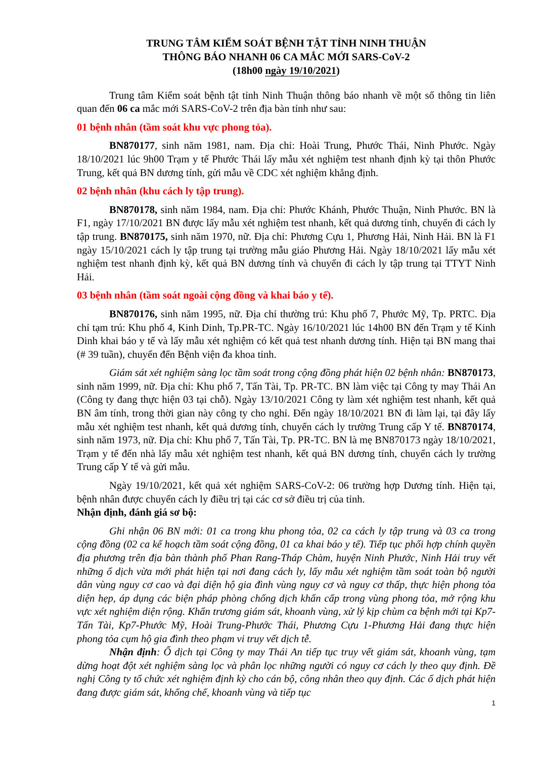TRUNG TÂM KIỂM SOÁT BỆNH TẬT TỈNH NINH THUẬN
THÔNG BÁO NHANH 06 CA MẮC MỚI SARS-CoV-2
(18h00 ngày 19/10/2021)
Trung tâm Kiểm soát bệnh tật tỉnh Ninh Thuận thông báo nhanh về một số thông tin liên quan đến 06 ca mắc mới SARS-CoV-2 trên địa bàn tỉnh như sau:
01 bệnh nhân (tầm soát khu vực phong tỏa).
BN870177, sinh năm 1981, nam. Địa chỉ: Hoài Trung, Phước Thái, Ninh Phước. Ngày 18/10/2021 lúc 9h00 Trạm y tế Phước Thái lấy mẫu xét nghiệm test nhanh định kỳ tại thôn Phước Trung, kết quả BN dương tính, gửi mẫu về CDC xét nghiệm khẳng định.
02 bệnh nhân (khu cách ly tập trung).
BN870178, sinh năm 1984, nam. Địa chỉ: Phước Khánh, Phước Thuận, Ninh Phước. BN là F1, ngày 17/10/2021 BN được lấy mẫu xét nghiệm test nhanh, kết quả dương tính, chuyển đi cách ly tập trung. BN870175, sinh năm 1970, nữ. Địa chỉ: Phương Cựu 1, Phương Hải, Ninh Hải. BN là F1 ngày 15/10/2021 cách ly tập trung tại trường mẫu giáo Phương Hải. Ngày 18/10/2021 lấy mẫu xét nghiệm test nhanh định kỳ, kết quả BN dương tính và chuyển đi cách ly tập trung tại TTYT Ninh Hải.
03 bệnh nhân (tầm soát ngoài cộng đồng và khai báo y tế).
BN870176, sinh năm 1995, nữ. Địa chỉ thường trú: Khu phố 7, Phước Mỹ, Tp. PRTC. Địa chỉ tạm trú: Khu phố 4, Kinh Dinh, Tp.PR-TC. Ngày 16/10/2021 lúc 14h00 BN đến Trạm y tế Kinh Dinh khai báo y tế và lấy mẫu xét nghiệm có kết quả test nhanh dương tính. Hiện tại BN mang thai (# 39 tuần), chuyển đến Bệnh viện đa khoa tỉnh.
Giám sát xét nghiệm sàng lọc tầm soát trong cộng đồng phát hiện 02 bệnh nhân: BN870173, sinh năm 1999, nữ. Địa chỉ: Khu phố 7, Tấn Tài, Tp. PR-TC. BN làm việc tại Công ty may Thái An (Công ty đang thực hiện 03 tại chỗ). Ngày 13/10/2021 Công ty làm xét nghiệm test nhanh, kết quả BN âm tính, trong thời gian này công ty cho nghỉ. Đến ngày 18/10/2021 BN đi làm lại, tại đây lấy mẫu xét nghiệm test nhanh, kết quả dương tính, chuyển cách ly trường Trung cấp Y tế. BN870174, sinh năm 1973, nữ. Địa chỉ: Khu phố 7, Tấn Tài, Tp. PR-TC. BN là mẹ BN870173 ngày 18/10/2021, Trạm y tế đến nhà lấy mẫu xét nghiệm test nhanh, kết quả BN dương tính, chuyển cách ly trường Trung cấp Y tế và gửi mẫu.
Ngày 19/10/2021, kết quả xét nghiệm SARS-CoV-2: 06 trường hợp Dương tính. Hiện tại, bệnh nhân được chuyển cách ly điều trị tại các cơ sở điều trị của tỉnh.
Nhận định, đánh giá sơ bộ:
Ghi nhận 06 BN mới: 01 ca trong khu phong tỏa, 02 ca cách ly tập trung và 03 ca trong cộng đồng (02 ca kế hoạch tầm soát cộng đồng, 01 ca khai báo y tế). Tiếp tục phối hợp chính quyền địa phương trên địa bàn thành phố Phan Rang-Tháp Chàm, huyện Ninh Phước, Ninh Hải truy vết những ổ dịch vừa mới phát hiện tại nơi đang cách ly, lấy mẫu xét nghiệm tầm soát toàn bộ người dân vùng nguy cơ cao và đại diện hộ gia đình vùng nguy cơ và nguy cơ thấp, thực hiện phong tỏa diện hẹp, áp dụng các biện pháp phòng chống dịch khẩn cấp trong vùng phong tỏa, mở rộng khu vực xét nghiệm diện rộng. Khẩn trương giám sát, khoanh vùng, xử lý kịp chùm ca bệnh mới tại Kp7-Tấn Tài, Kp7-Phước Mỹ, Hoài Trung-Phước Thái, Phương Cựu 1-Phương Hải đang thực hiện phong tỏa cụm hộ gia đình theo phạm vi truy vết dịch tễ.
Nhận định: Ổ dịch tại Công ty may Thái An tiếp tục truy vết giám sát, khoanh vùng, tạm dừng hoạt đột xét nghiệm sàng lọc và phân lọc những người có nguy cơ cách ly theo quy định. Đề nghị Công ty tổ chức xét nghiệm định kỳ cho cán bộ, công nhân theo quy định. Các ổ dịch phát hiện đang được giám sát, khống chế, khoanh vùng và tiếp tục
1